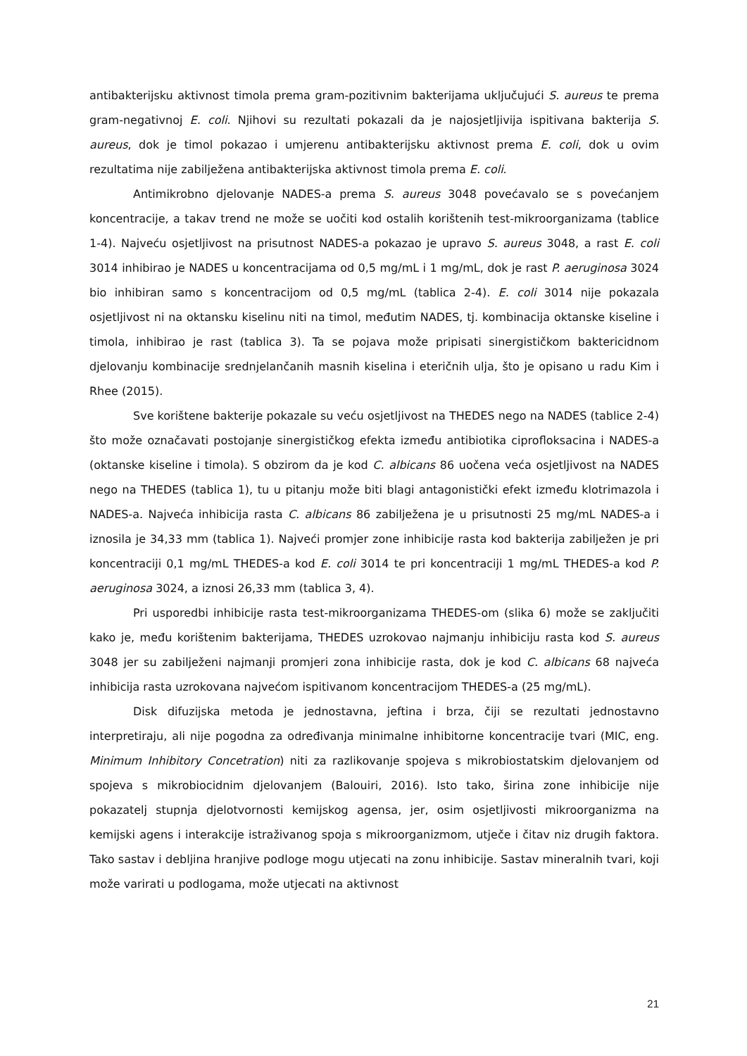antibakterijsku aktivnost timola prema gram-pozitivnim bakterijama uključujući S. aureus te prema gram-negativnoj E. coli. Njihovi su rezultati pokazali da je najosjetljivija ispitivana bakterija S. aureus, dok je timol pokazao i umjerenu antibakterijsku aktivnost prema E. coli, dok u ovim rezultatima nije zabilježena antibakterijska aktivnost timola prema E. coli.
Antimikrobno djelovanje NADES-a prema S. aureus 3048 povećavalo se s povećanjem koncentracije, a takav trend ne može se uočiti kod ostalih korištenih test-mikroorganizama (tablice 1-4). Najveću osjetljivost na prisutnost NADES-a pokazao je upravo S. aureus 3048, a rast E. coli 3014 inhibirao je NADES u koncentracijama od 0,5 mg/mL i 1 mg/mL, dok je rast P. aeruginosa 3024 bio inhibiran samo s koncentracijom od 0,5 mg/mL (tablica 2-4). E. coli 3014 nije pokazala osjetljivost ni na oktansku kiselinu niti na timol, međutim NADES, tj. kombinacija oktanske kiseline i timola, inhibirao je rast (tablica 3). Ta se pojava može pripisati sinergističkom baktericidnom djelovanju kombinacije srednjelančanih masnih kiselina i eteričnih ulja, što je opisano u radu Kim i Rhee (2015).
Sve korištene bakterije pokazale su veću osjetljivost na THEDES nego na NADES (tablice 2-4) što može označavati postojanje sinergističkog efekta između antibiotika ciprofloksacina i NADES-a (oktanske kiseline i timola). S obzirom da je kod C. albicans 86 uočena veća osjetljivost na NADES nego na THEDES (tablica 1), tu u pitanju može biti blagi antagonistički efekt između klotrimazola i NADES-a. Najveća inhibicija rasta C. albicans 86 zabilježena je u prisutnosti 25 mg/mL NADES-a i iznosila je 34,33 mm (tablica 1). Najveći promjer zone inhibicije rasta kod bakterija zabilježen je pri koncentraciji 0,1 mg/mL THEDES-a kod E. coli 3014 te pri koncentraciji 1 mg/mL THEDES-a kod P. aeruginosa 3024, a iznosi 26,33 mm (tablica 3, 4).
Pri usporedbi inhibicije rasta test-mikroorganizama THEDES-om (slika 6) može se zaključiti kako je, među korištenim bakterijama, THEDES uzrokovao najmanju inhibiciju rasta kod S. aureus 3048 jer su zabilježeni najmanji promjeri zona inhibicije rasta, dok je kod C. albicans 68 najveća inhibicija rasta uzrokovana najvećom ispitivanom koncentracijom THEDES-a (25 mg/mL).
Disk difuzijska metoda je jednostavna, jeftina i brza, čiji se rezultati jednostavno interpretiraju, ali nije pogodna za određivanja minimalne inhibitorne koncentracije tvari (MIC, eng. Minimum Inhibitory Concetration) niti za razlikovanje spojeva s mikrobiostatskim djelovanjem od spojeva s mikrobiocidnim djelovanjem (Balouiri, 2016). Isto tako, širina zone inhibicije nije pokazatelj stupnja djelotvornosti kemijskog agensa, jer, osim osjetljivosti mikroorganizma na kemijski agens i interakcije istraživanog spoja s mikroorganizmom, utječe i čitav niz drugih faktora. Tako sastav i debljina hranjive podloge mogu utjecati na zonu inhibicije. Sastav mineralnih tvari, koji može varirati u podlogama, može utjecati na aktivnost
21